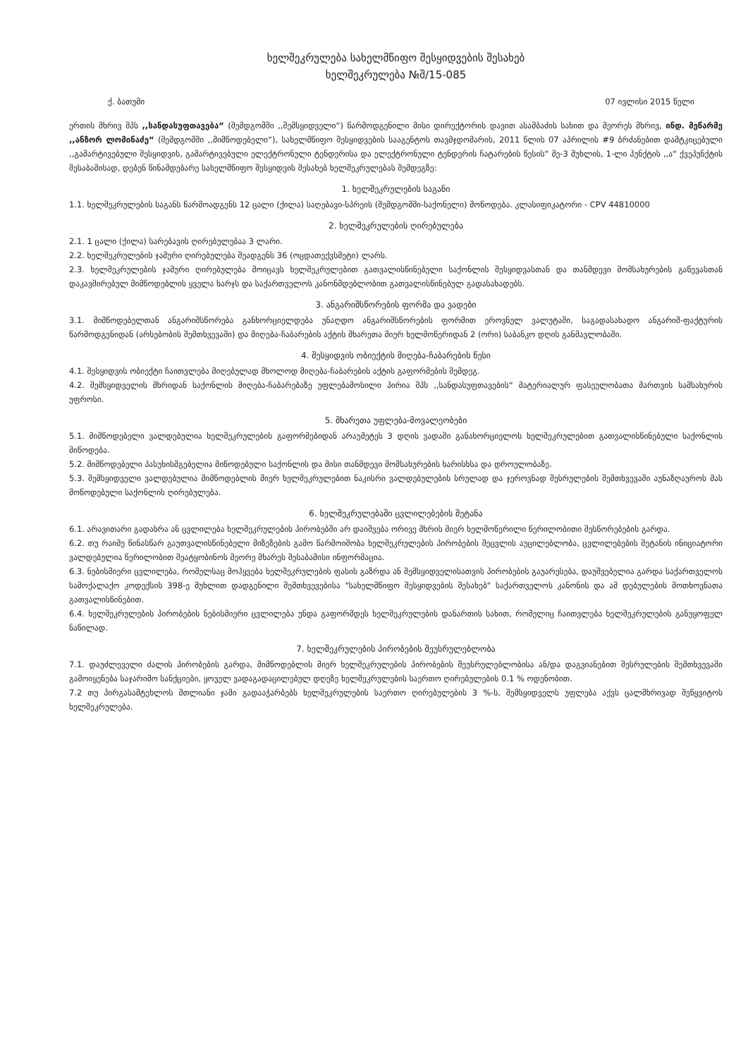ხელშეკრულება სახელმწიფო შესყიდვების შესახებ
ხელშეკრულება №შ/15-085
ქ. ბათუმი 07 ივლისი 2015 წელი
ერთის მხრივ შპს ,,სანდასუფთავება“ (შემდგომში ,,შემსყიდველი“) წარმოდგენილი მისი დირექტორის დავით ასამბაძის სახით და მეორეს მხრივ, ინდ. მეწარმე ,,ანზორ ლომინაძე“ (შემდგომში ,,მიმწოდებელი“), სახელმწიფო შესყიდვების სააგენტოს თავმჯდომარის, 2011 წლის 07 აპრილის #9 ბრძანებით დამტკიცებული ,,გამარტივებული შესყიდვის, გამარტივებული ელექტრონული ტენდერისა და ელექტრონული ტენდერის ჩატარების წესის“ მე-3 მუხლის, 1-ლი პუნქტის ,,ა“ ქვეპუნქტის შესაბამისად, დებენ წინამდებარე სახელმწიფო შესყიდვის შესახებ ხელშეკრულებას შემდეგზე:
1. ხელშეკრულების საგანი
1.1. ხელშეკრულების საგანს წარმოადგენს 12 ცალი (ქილა) საღებავი-სპრეის (შემდგომში-საქონელი) მოწოდება. კლასიფიკატორი - CPV 44810000
2. ხელშეკრულების ღირებულება
2.1. 1 ცალი (ქილა) სარებავის ღირებულებაა 3 ლარი.
2.2. ხელშეკრულების ჯამური ღირებულება შეადგენს 36 (ოცდათექვსმეტი) ლარს.
2.3. ხელშეკრულების ჯამური ღირებულება მოიცავს ხელშეკრულებით გათვალისწინებული საქონლის შესყიდვასთან და თანმდევი მომსახურების გაწევასთან დაკავშირებულ მიმწოდებლის ყველა ხარჯს და საქართველოს კანონმდებლობით გათვალისწინებულ გადასახადებს.
3. ანგარიშსწორების ფორმა და ვადები
3.1. მიმწოდებელთან ანგარიშსწორება განხორციელდება უნაღდო ანგარიშსწორების ფორმით ეროვნულ ვალუტაში, საგადასახადო ანგარიშ-ფაქტურის წარმოდგენიდან (არსებობის შემთხვევაში) და მიღება-ჩაბარების აქტის მხარეთა მიერ ხელმოწერიდან 2 (ორი) საბანკო დღის განმავლობაში.
4. შესყიდვის ობიექტის მიღება-ჩაბარების წესი
4.1. შესყიდვის ობიექტი ჩაითვლება მიღებულად მხოლოდ მიღება-ჩაბარების აქტის გაფორმების შემდეგ.
4.2. შემსყიდველის მხრიდან საქონლის მიღება-ჩაბარებაზე უფლებამოსილი პირია შპს ,,სანდასუფთავების“ მატერიალურ ფასეულობათა მართვის სამსახურის უფროსი.
5. მხარეთა უფლება-მოვალეობები
5.1. მიმწოდებელი ვალდებულია ხელშეკრულების გაფორმებიდან არაუმეტეს 3 დღის ვადაში განახორციელოს ხელშეკრულებით გათვალისწინებული საქონლის მიწოდება.
5.2. მიმწოდებელი პასუხისმგებელია მიწოდებული საქონლის და მისი თანმდევი მომსახურების ხარისხსა და დროულობაზე.
5.3. შემსყიდველი ვალდებულია მიმწოდებლის მიერ ხელშეკრულებით ნაკისრი ვალდებულების სრულად და ჯეროვნად შესრულების შემთხვევაში აუნაზღაუროს მას მოწოდებული საქონლის ღირებულება.
6. ხელშეკრულებაში ცვლილებების შეტანა
6.1. არავითარი გადახრა ან ცვლილება ხელშეკრულების პირობებში არ დაიშვება ორივე მხრის მიერ ხელმოწერილი წერილობითი შესწორებების გარდა.
6.2. თუ რაიმე წინასწარ გაუთვალისწინებელი მიზეზების გამო წარმოიშობა ხელშეკრულების პირობების შეცვლის აუცილებლობა, ცვლილებების შეტანის ინიციატორი ვალდებულია წერილობით შეატყობინოს მეორე მხარეს შესაბამისი ინფორმაცია.
6.3. ნებისმიერი ცვლილება, რომელსაც მოჰყვება ხელშეკრულების ფასის გაზრდა ან შემსყიდველისათვის პირობების გაუარესება, დაუშვებელია გარდა საქართველოს სამოქალაქო კოდექსის 398-ე მუხლით დადგენილი შემთხვევებისა "სახელმწიფო შესყიდვების შესახებ" საქართველოს კანონის და ამ დებულების მოთხოვნათა გათვალისწინებით.
6.4. ხელშეკრულების პირობების ნებისმიერი ცვლილება უნდა გაფორმდეს ხელშეკრულების დანართის სახით, რომელიც ჩაითვლება ხელშეკრულების განუყოფელ ნაწილად.
7. ხელშეკრულების პირობების შეუსრულებლობა
7.1. დაუძლეველი ძალის პირობების გარდა, მიმწოდებლის მიერ ხელშეკრულების პირობების შეუსრულებლობისა ან/და დაგვიანებით შესრულების შემთხვევაში გამოიყენება საჯარიმო სანქციები, ყოველ ვადაგადაცილებულ დღეზე ხელშეკრულების საერთო ღირებულების 0.1 % ოდენობით.
7.2 თუ პირგასამტეხლოს მთლიანი ჯამი გადააჭარბებს ხელშეკრულების საერთო ღირებულების 3 %-ს, შემსყიდველს უფლება აქვს ცალმხრივად შეწყვიტოს ხელშეკრულება.